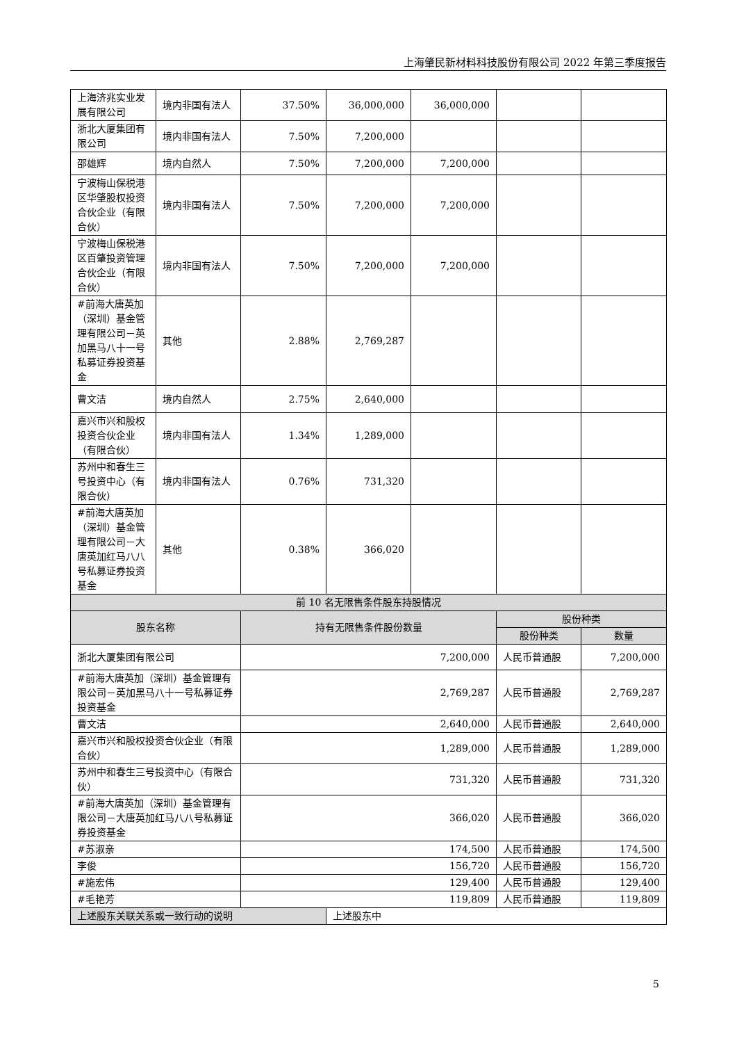上海肇民新材料科技股份有限公司 2022 年第三季度报告
| 上海济兆实业发展有限公司 | 境内非国有法人 | 37.50% | 36,000,000 | 36,000,000 | | |
| 浙北大厦集团有限公司 | 境内非国有法人 | 7.50% | 7,200,000 | | | |
| 邵雄辉 | 境内自然人 | 7.50% | 7,200,000 | 7,200,000 | | |
| 宁波梅山保税港区华肇股权投资合伙企业（有限合伙） | 境内非国有法人 | 7.50% | 7,200,000 | 7,200,000 | | |
| 宁波梅山保税港区百肇投资管理合伙企业（有限合伙） | 境内非国有法人 | 7.50% | 7,200,000 | 7,200,000 | | |
| #前海大唐英加（深圳）基金管理有限公司－英加黑马八十一号私募证券投资基金 | 其他 | 2.88% | 2,769,287 | | | |
| 曹文洁 | 境内自然人 | 2.75% | 2,640,000 | | | |
| 嘉兴市兴和股权投资合伙企业（有限合伙） | 境内非国有法人 | 1.34% | 1,289,000 | | | |
| 苏州中和春生三号投资中心（有限合伙） | 境内非国有法人 | 0.76% | 731,320 | | | |
| #前海大唐英加（深圳）基金管理有限公司－大唐英加红马八八号私募证券投资基金 | 其他 | 0.38% | 366,020 | | | |
| 前 10 名无限售条件股东持股情况 | | | | | | |
| 股东名称 | | 持有无限售条件股份数量 | | | 股份种类 | |
| | | | | | 股份种类 | 数量 |
| 浙北大厦集团有限公司 | | 7,200,000 | | | 人民币普通股 | 7,200,000 |
| #前海大唐英加（深圳）基金管理有限公司－英加黑马八十一号私募证券投资基金 | | 2,769,287 | | | 人民币普通股 | 2,769,287 |
| 曹文洁 | | 2,640,000 | | | 人民币普通股 | 2,640,000 |
| 嘉兴市兴和股权投资合伙企业（有限合伙） | | 1,289,000 | | | 人民币普通股 | 1,289,000 |
| 苏州中和春生三号投资中心（有限合伙） | | 731,320 | | | 人民币普通股 | 731,320 |
| #前海大唐英加（深圳）基金管理有限公司－大唐英加红马八八号私募证券投资基金 | | 366,020 | | | 人民币普通股 | 366,020 |
| #苏淑亲 | | 174,500 | | | 人民币普通股 | 174,500 |
| 李俊 | | 156,720 | | | 人民币普通股 | 156,720 |
| #施宏伟 | | 129,400 | | | 人民币普通股 | 129,400 |
| #毛艳芳 | | 119,809 | | | 人民币普通股 | 119,809 |
| 上述股东关联关系或一致行动的说明 | | | 上述股东中 | | | |
5